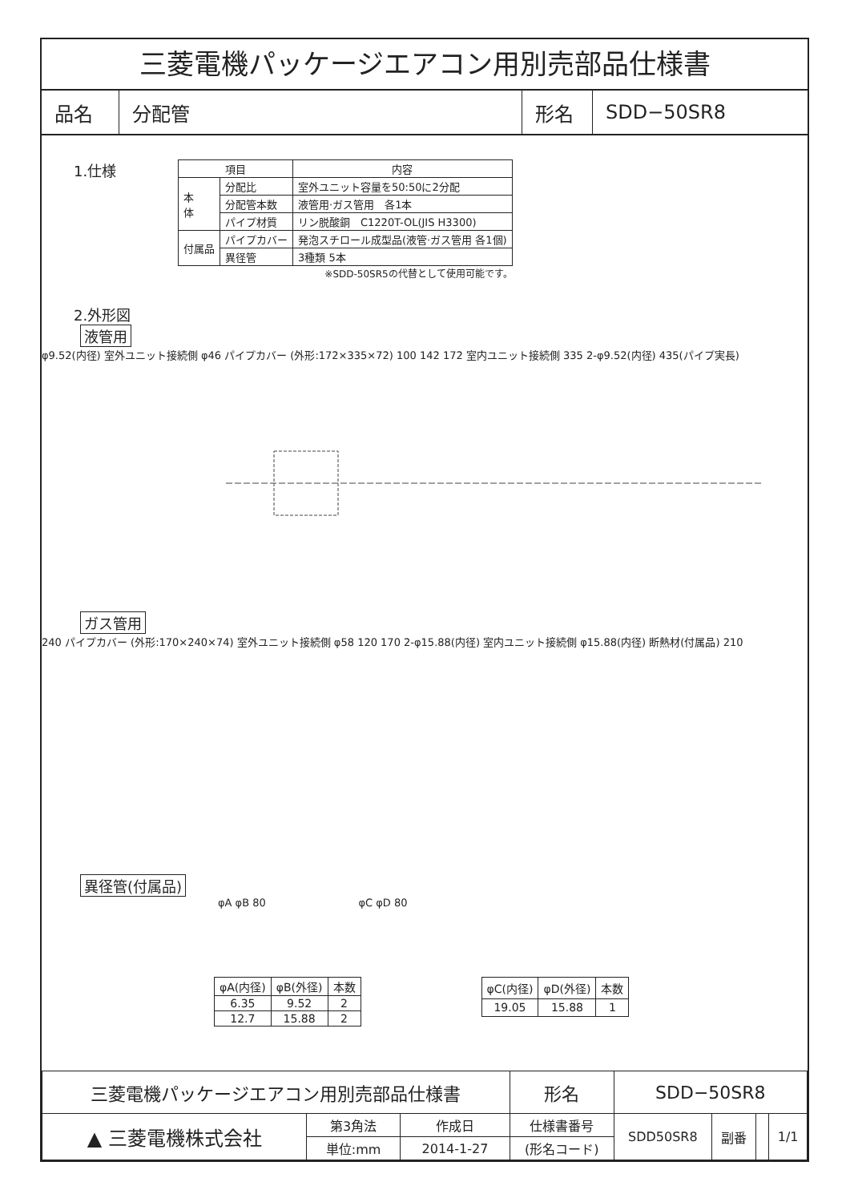三菱電機パッケージエアコン用別売部品仕様書
| 品名 | 分配管 | 形名 | SDD−50SR8 |
1.仕様
| 項目 | | 内容 |
| --- | --- | --- |
| 本 体 | 分配比 | 室外ユニット容量を50:50に2分配 |
| | 分配管本数 | 液管用·ガス管用 各1本 |
| | パイプ材質 | リン脱酸銅 C1220T-OL(JIS H3300) |
| 付属品 | パイプカバー | 発泡スチロール成型品(液管·ガス管用 各1個) |
| | 異径管 | 3種類 5本 |
※SDD-50SR5の代替として使用可能です。
2.外形図
液管用
φ9.52(内径) 室外ユニット接続側 φ46 パイプカバー (外形:172×335×72) 100 142 172 室内ユニット接続側 335 2-φ9.52(内径) 435(パイプ実長)
ガス管用
240 パイプカバー (外形:170×240×74) 室外ユニット接続側 φ58 120 170 2-φ15.88(内径) 室内ユニット接続側 φ15.88(内径) 断熱材(付属品) 210
異径管(付属品)
φA φB 80 φC φD 80
| φA(内径) | φB(外径) | 本数 |
| --- | --- | --- |
| 6.35 | 9.52 | 2 |
| 12.7 | 15.88 | 2 |
| φC(内径) | φD(外径) | 本数 |
| --- | --- | --- |
| 19.05 | 15.88 | 1 |
| 三菱電機パッケージエアコン用別売部品仕様書 | | | 形名 | SDD−50SR8 | | | |
| ▲ 三菱電機株式会社 | 第3角法 | 作成日 | 仕様書番号 | SDD50SR8 | 副番 | | 1/1 |
| | 単位:mm | 2014-1-27 | (形名コード) | | | | |